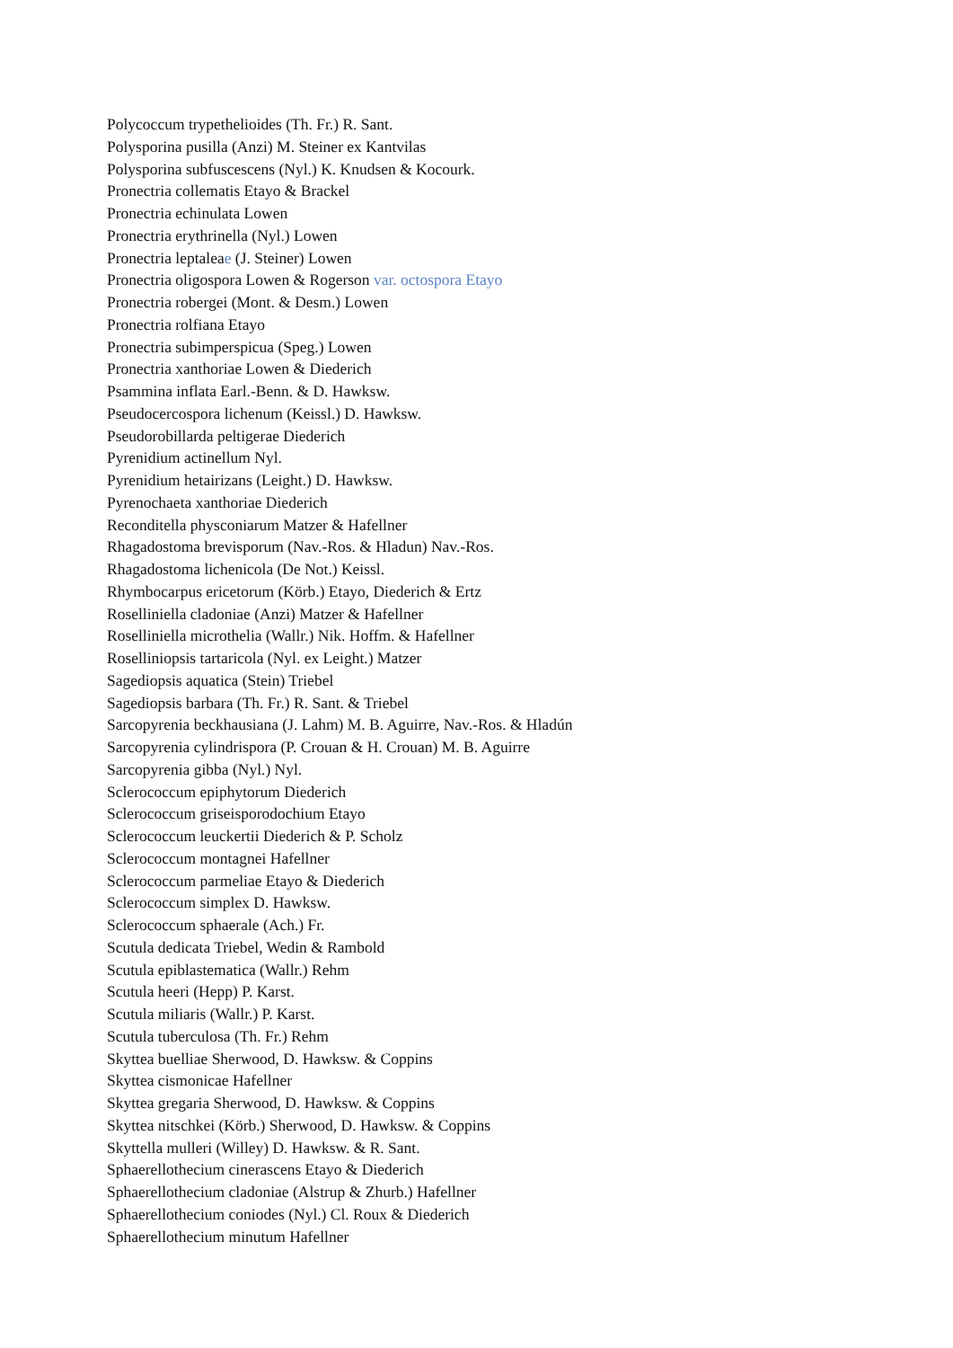Polycoccum trypethelioides (Th. Fr.) R. Sant.
Polysporina pusilla (Anzi) M. Steiner ex Kantvilas
Polysporina subfuscescens (Nyl.) K. Knudsen & Kocourk.
Pronectria collematis Etayo & Brackel
Pronectria echinulata Lowen
Pronectria erythrinella (Nyl.) Lowen
Pronectria leptaleae (J. Steiner) Lowen
Pronectria oligospora Lowen & Rogerson var. octospora Etayo
Pronectria robergei (Mont. & Desm.) Lowen
Pronectria rolfiana Etayo
Pronectria subimperspicua (Speg.) Lowen
Pronectria xanthoriae Lowen & Diederich
Psammina inflata Earl.-Benn. & D. Hawksw.
Pseudocercospora lichenum (Keissl.) D. Hawksw.
Pseudorobillarda peltigerae Diederich
Pyrenidium actinellum Nyl.
Pyrenidium hetairizans (Leight.) D. Hawksw.
Pyrenochaeta xanthoriae Diederich
Reconditella physconiarum Matzer & Hafellner
Rhagadostoma brevisporum (Nav.-Ros. & Hladun) Nav.-Ros.
Rhagadostoma lichenicola (De Not.) Keissl.
Rhymbocarpus ericetorum (Körb.) Etayo, Diederich & Ertz
Roselliniella cladoniae (Anzi) Matzer & Hafellner
Roselliniella microthelia (Wallr.) Nik. Hoffm. & Hafellner
Roselliniopsis tartaricola (Nyl. ex Leight.) Matzer
Sagediopsis aquatica (Stein) Triebel
Sagediopsis barbara (Th. Fr.) R. Sant. & Triebel
Sarcopyrenia beckhausiana (J. Lahm) M. B. Aguirre, Nav.-Ros. & Hladún
Sarcopyrenia cylindrispora (P. Crouan & H. Crouan) M. B. Aguirre
Sarcopyrenia gibba (Nyl.) Nyl.
Sclerococcum epiphytorum Diederich
Sclerococcum griseisporodochium Etayo
Sclerococcum leuckertii Diederich & P. Scholz
Sclerococcum montagnei Hafellner
Sclerococcum parmeliae Etayo & Diederich
Sclerococcum simplex D. Hawksw.
Sclerococcum sphaerale (Ach.) Fr.
Scutula dedicata Triebel, Wedin & Rambold
Scutula epiblastematica (Wallr.) Rehm
Scutula heeri (Hepp) P. Karst.
Scutula miliaris (Wallr.) P. Karst.
Scutula tuberculosa (Th. Fr.) Rehm
Skyttea buelliae Sherwood, D. Hawksw. & Coppins
Skyttea cismonicae Hafellner
Skyttea gregaria Sherwood, D. Hawksw. & Coppins
Skyttea nitschkei (Körb.) Sherwood, D. Hawksw. & Coppins
Skyttella mulleri (Willey) D. Hawksw. & R. Sant.
Sphaerellothecium cinerascens Etayo & Diederich
Sphaerellothecium cladoniae (Alstrup & Zhurb.) Hafellner
Sphaerellothecium coniodes (Nyl.) Cl. Roux & Diederich
Sphaerellothecium minutum Hafellner